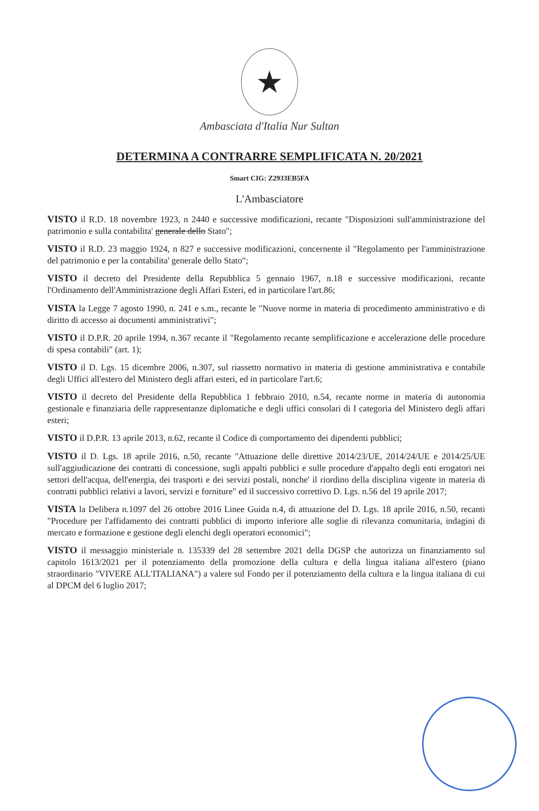★
Ambasciata d'Italia Nur Sultan
DETERMINA A CONTRARRE SEMPLIFICATA N. 20/2021
Smart CIG: Z2933EB5FA
L'Ambasciatore
VISTO il R.D. 18 novembre 1923, n 2440 e successive modificazioni, recante "Disposizioni sull'amministrazione del patrimonio e sulla contabilita' generale dello Stato";
VISTO il R.D. 23 maggio 1924, n 827 e successive modificazioni, concernente il "Regolamento per l'amministrazione del patrimonio e per la contabilita' generale dello Stato";
VISTO il decreto del Presidente della Repubblica 5 gennaio 1967, n.18 e successive modificazioni, recante l'Ordinamento dell'Amministrazione degli Affari Esteri, ed in particolare l'art.86;
VISTA la Legge 7 agosto 1990, n. 241 e s.m., recante le "Nuove norme in materia di procedimento amministrativo e di diritto di accesso ai documenti amministrativi";
VISTO il D.P.R. 20 aprile 1994, n.367 recante il "Regolamento recante semplificazione e accelerazione delle procedure di spesa contabili" (art. 1);
VISTO il D. Lgs. 15 dicembre 2006, n.307, sul riassetto normativo in materia di gestione amministrativa e contabile degli Uffici all'estero del Ministero degli affari esteri, ed in particolare l'art.6;
VISTO il decreto del Presidente della Repubblica 1 febbraio 2010, n.54, recante norme in materia di autonomia gestionale e finanziaria delle rappresentanze diplomatiche e degli uffici consolari di I categoria del Ministero degli affari esteri;
VISTO il D.P.R. 13 aprile 2013, n.62, recante il Codice di comportamento dei dipendenti pubblici;
VISTO il D. Lgs. 18 aprile 2016, n.50, recante "Attuazione delle direttive 2014/23/UE, 2014/24/UE e 2014/25/UE sull'aggiudicazione dei contratti di concessione, sugli appalti pubblici e sulle procedure d'appalto degli enti erogatori nei settori dell'acqua, dell'energia, dei trasporti e dei servizi postali, nonche' il riordino della disciplina vigente in materia di contratti pubblici relativi a lavori, servizi e forniture" ed il successivo correttivo D. Lgs. n.56 del 19 aprile 2017;
VISTA la Delibera n.1097 del 26 ottobre 2016 Linee Guida n.4, di attuazione del D. Lgs. 18 aprile 2016, n.50, recanti "Procedure per l'affidamento dei contratti pubblici di importo inferiore alle soglie di rilevanza comunitaria, indagini di mercato e formazione e gestione degli elenchi degli operatori economici";
VISTO il messaggio ministeriale n. 135339 del 28 settembre 2021 della DGSP che autorizza un finanziamento sul capitolo 1613/2021 per il potenziamento della promozione della cultura e della lingua italiana all'estero (piano straordinario "VIVERE ALL'ITALIANA") a valere sul Fondo per il potenziamento della cultura e la lingua italiana di cui al DPCM del 6 luglio 2017;